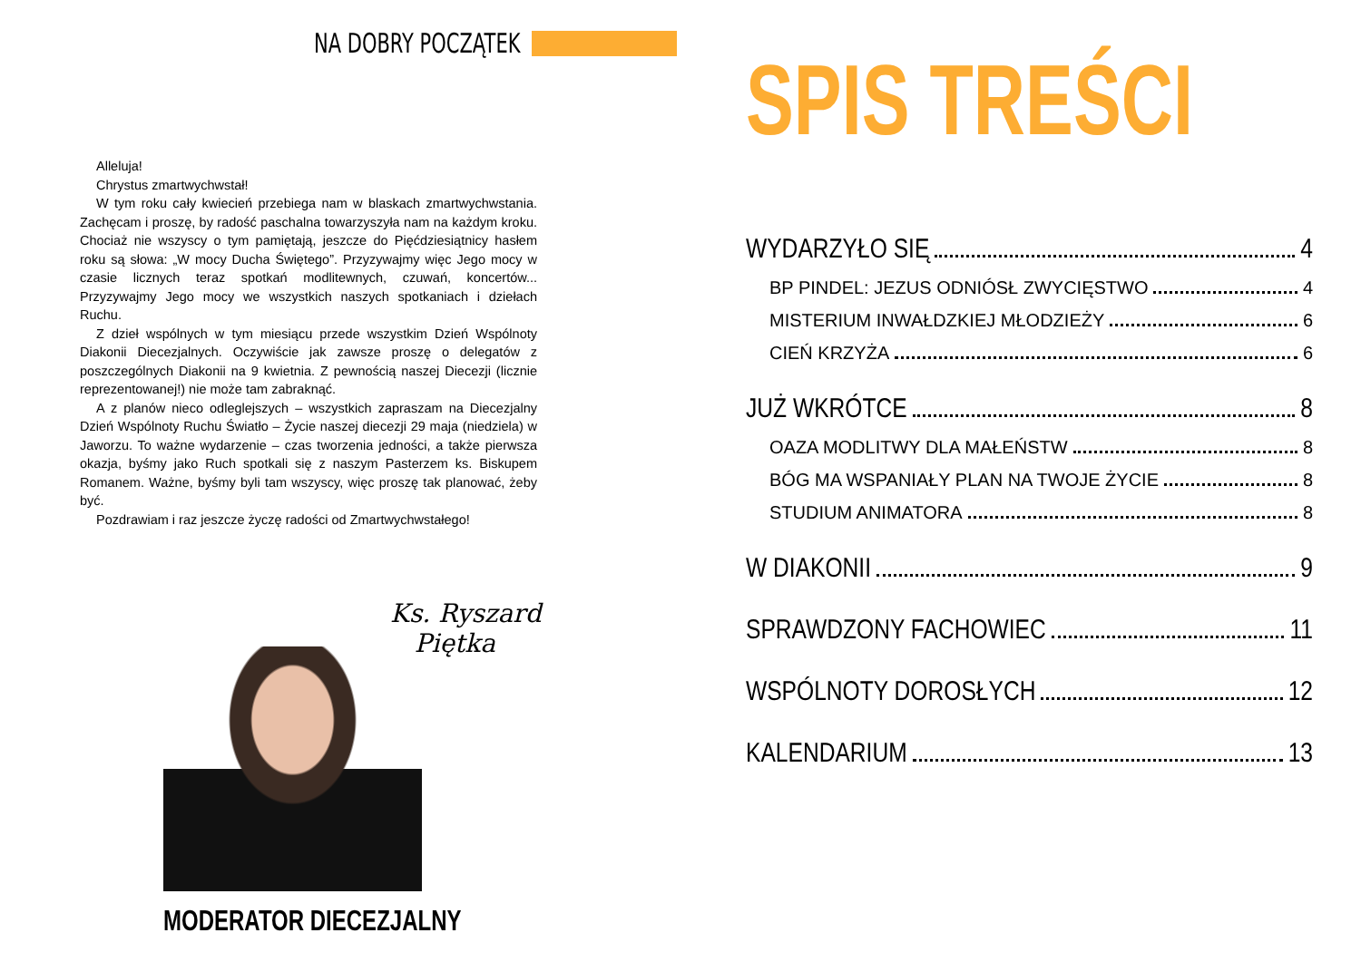NA DOBRY POCZĄTEK
Alleluja!
Chrystus zmartwychwstał!
W tym roku cały kwiecień przebiega nam w blaskach zmartwychwstania. Zachęcam i proszę, by radość paschalna towarzyszyła nam na każdym kroku. Chociaż nie wszyscy o tym pamiętają, jeszcze do Pięćdziesiątnicy hasłem roku są słowa: „W mocy Ducha Świętego”. Przyzywajmy więc Jego mocy w czasie licznych teraz spotkań modlitewnych, czuwań, koncertów... Przyzywajmy Jego mocy we wszystkich naszych spotkaniach i dziełach Ruchu.
Z dzieł wspólnych w tym miesiącu przede wszystkim Dzień Wspólnoty Diakonii Diecezjalnych. Oczywiście jak zawsze proszę o delegatów z poszczególnych Diakonii na 9 kwietnia. Z pewnością naszej Diecezji (licznie reprezentowanej!) nie może tam zabraknąć.
A z planów nieco odleglejszych – wszystkich zapraszam na Diecezjalny Dzień Wspólnoty Ruchu Światło – Życie naszej diecezji 29 maja (niedziela) w Jaworzu. To ważne wydarzenie – czas tworzenia jedności, a także pierwsza okazja, byśmy jako Ruch spotkali się z naszym Pasterzem ks. Biskupem Romanem. Ważne, byśmy byli tam wszyscy, więc proszę tak planować, żeby być.
Pozdrawiam i raz jeszcze życzę radości od Zmartwychwstałego!
Ks. Ryszard
Piętka
MODERATOR DIECEZJALNY
SPIS TREŚCI
WYDARZYŁO SIĘ 4
BP PINDEL: JEZUS ODNIÓSŁ ZWYCIĘSTWO 4
MISTERIUM INWAŁDZKIEJ MŁODZIEŻY 6
CIEŃ KRZYŻA 6
JUŻ WKRÓTCE 8
OAZA MODLITWY DLA MAŁEŃSTW 8
BÓG MA WSPANIAŁY PLAN NA TWOJE ŻYCIE 8
STUDIUM ANIMATORA 8
W DIAKONII 9
SPRAWDZONY FACHOWIEC 11
WSPÓLNOTY DOROSŁYCH 12
KALENDARIUM 13